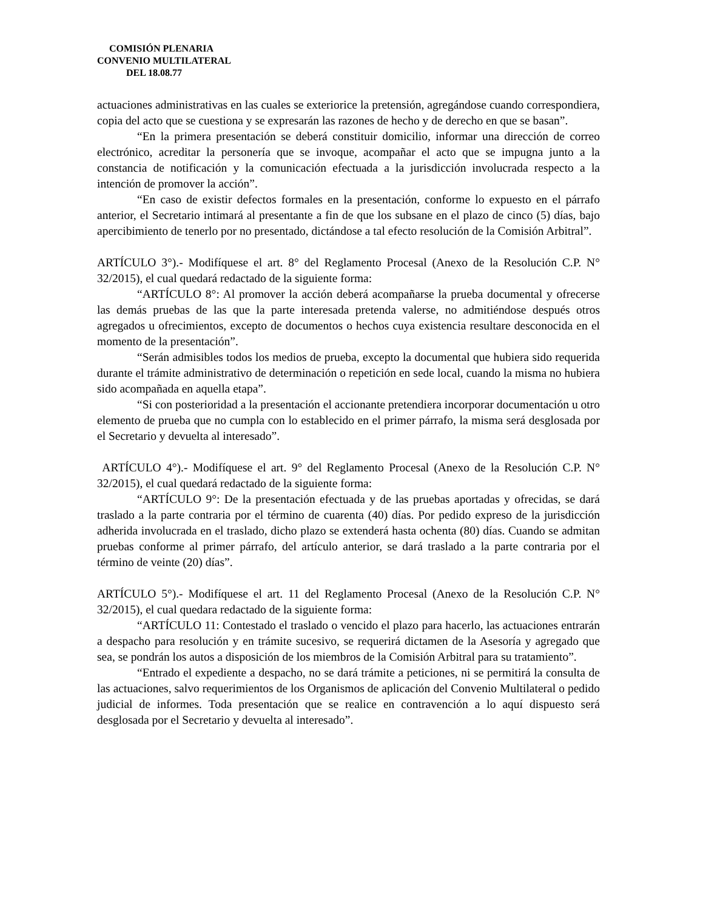COMISIÓN PLENARIA
CONVENIO MULTILATERAL
DEL 18.08.77
actuaciones administrativas en las cuales se exteriorice la pretensión, agregándose cuando correspondiera, copia del acto que se cuestiona y se expresarán las razones de hecho y de derecho en que se basan”.
“En la primera presentación se deberá constituir domicilio, informar una dirección de correo electrónico, acreditar la personería que se invoque, acompañar el acto que se impugna junto a la constancia de notificación y la comunicación efectuada a la jurisdicción involucrada respecto a la intención de promover la acción”.
“En caso de existir defectos formales en la presentación, conforme lo expuesto en el párrafo anterior, el Secretario intimará al presentante a fin de que los subsane en el plazo de cinco (5) días, bajo apercibimiento de tenerlo por no presentado, dictándose a tal efecto resolución de la Comisión Arbitral”.
ARTÍCULO 3°).- Modifíquese el art. 8° del Reglamento Procesal (Anexo de la Resolución C.P. N° 32/2015), el cual quedará redactado de la siguiente forma:
“ARTÍCULO 8°: Al promover la acción deberá acompañarse la prueba documental y ofrecerse las demás pruebas de las que la parte interesada pretenda valerse, no admitiéndose después otros agregados u ofrecimientos, excepto de documentos o hechos cuya existencia resultare desconocida en el momento de la presentación”.
“Serán admisibles todos los medios de prueba, excepto la documental que hubiera sido requerida durante el trámite administrativo de determinación o repetición en sede local, cuando la misma no hubiera sido acompañada en aquella etapa”.
“Si con posterioridad a la presentación el accionante pretendiera incorporar documentación u otro elemento de prueba que no cumpla con lo establecido en el primer párrafo, la misma será desglosada por el Secretario y devuelta al interesado”.
ARTÍCULO 4°).- Modifíquese el art. 9° del Reglamento Procesal (Anexo de la Resolución C.P. N° 32/2015), el cual quedará redactado de la siguiente forma:
“ARTÍCULO 9°: De la presentación efectuada y de las pruebas aportadas y ofrecidas, se dará traslado a la parte contraria por el término de cuarenta (40) días. Por pedido expreso de la jurisdicción adherida involucrada en el traslado, dicho plazo se extenderá hasta ochenta (80) días. Cuando se admitan pruebas conforme al primer párrafo, del artículo anterior, se dará traslado a la parte contraria por el término de veinte (20) días”.
ARTÍCULO 5°).- Modifíquese el art. 11 del Reglamento Procesal (Anexo de la Resolución C.P. N° 32/2015), el cual quedara redactado de la siguiente forma:
“ARTÍCULO 11: Contestado el traslado o vencido el plazo para hacerlo, las actuaciones entrarán a despacho para resolución y en trámite sucesivo, se requerirá dictamen de la Asesoría y agregado que sea, se pondrán los autos a disposición de los miembros de la Comisión Arbitral para su tratamiento”.
“Entrado el expediente a despacho, no se dará trámite a peticiones, ni se permitirá la consulta de las actuaciones, salvo requerimientos de los Organismos de aplicación del Convenio Multilateral o pedido judicial de informes. Toda presentación que se realice en contravención a lo aquí dispuesto será desglosada por el Secretario y devuelta al interesado”.